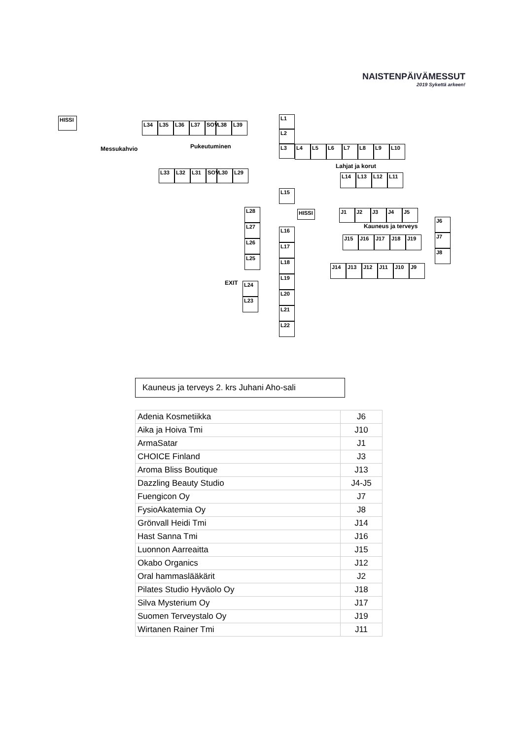NAISTENPÄIVÄMESSUT
2019 Sykettä arkeen!
HISSI
Messukahvio Pukeutuminen
Lahjat ja korut
Kauneus ja terveys
L34 L35 L36 L37 SOV L38 L39
L33 L32 L31 SOV L30 L29
L1
L2
L3 L4 L5 L6 L7 L8 L9 L10
L14 L13 L12 L11
L15
L28
L27
L26
L25
L24
L23
L16
L17
L18
L19
L20
L21
L22
HISSI
EXIT
J1 J2 J3 J4 J5
J6
J7
J8
J15 J16 J17 J18 J19
J14 J13 J12 J11 J10 J9
Kauneus ja terveys 2. krs Juhani Aho-sali
| Adenia Kosmetiikka | J6 |
| Aika ja Hoiva Tmi | J10 |
| ArmaSatar | J1 |
| CHOICE Finland | J3 |
| Aroma Bliss Boutique | J13 |
| Dazzling Beauty Studio | J4-J5 |
| Fuengicon Oy | J7 |
| FysioAkatemia Oy | J8 |
| Grönvall Heidi Tmi | J14 |
| Hast Sanna Tmi | J16 |
| Luonnon Aarreaitta | J15 |
| Okabo Organics | J12 |
| Oral hammaslääkärit | J2 |
| Pilates Studio Hyväolo Oy | J18 |
| Silva Mysterium Oy | J17 |
| Suomen Terveystalo Oy | J19 |
| Wirtanen Rainer Tmi | J11 |